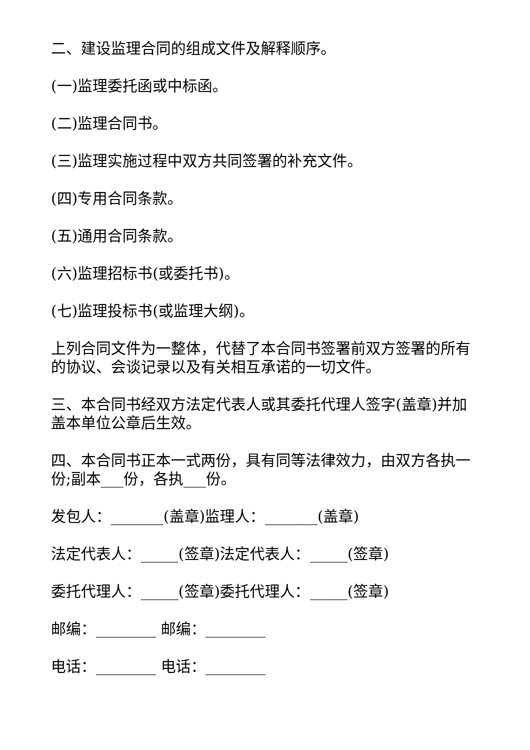二、建设监理合同的组成文件及解释顺序。
(一)监理委托函或中标函。
(二)监理合同书。
(三)监理实施过程中双方共同签署的补充文件。
(四)专用合同条款。
(五)通用合同条款。
(六)监理招标书(或委托书)。
(七)监理投标书(或监理大纲)。
上列合同文件为一整体，代替了本合同书签署前双方签署的所有的协议、会谈记录以及有关相互承诺的一切文件。
三、本合同书经双方法定代表人或其委托代理人签字(盖章)并加盖本单位公章后生效。
四、本合同书正本一式两份，具有同等法律效力，由双方各执一份;副本___份，各执___份。
发包人：_______(盖章)监理人：_______(盖章)
法定代表人：_____(签章)法定代表人：_____(签章)
委托代理人：_____(签章)委托代理人：_____(签章)
邮编：________ 邮编：________
电话：________ 电话：________